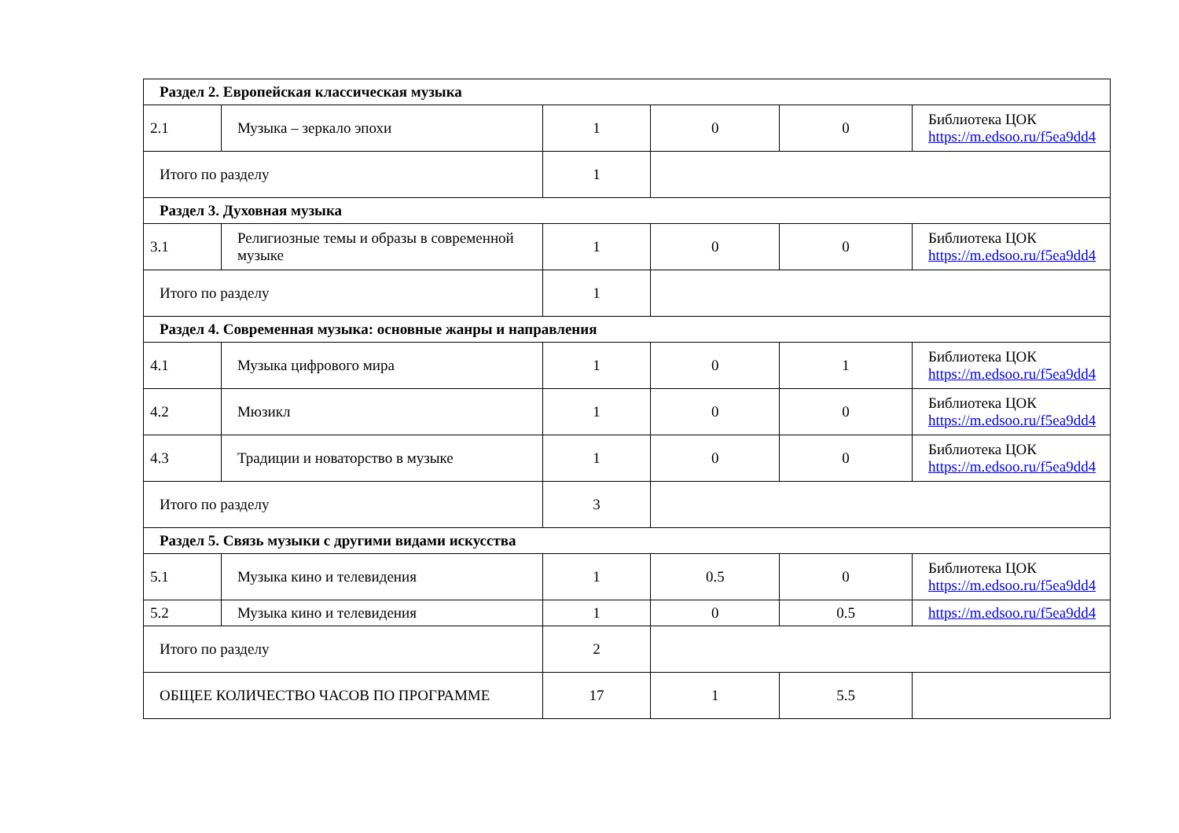| Раздел 2. Европейская классическая музыка | | | | | |
| 2.1 | Музыка – зеркало эпохи | 1 | 0 | 0 | Библиотека ЦОК https://m.edsoo.ru/f5ea9dd4 |
| Итого по разделу | | 1 | | | |
| Раздел 3. Духовная музыка | | | | | |
| 3.1 | Религиозные темы и образы в современной музыке | 1 | 0 | 0 | Библиотека ЦОК https://m.edsoo.ru/f5ea9dd4 |
| Итого по разделу | | 1 | | | |
| Раздел 4. Современная музыка: основные жанры и направления | | | | | |
| 4.1 | Музыка цифрового мира | 1 | 0 | 1 | Библиотека ЦОК https://m.edsoo.ru/f5ea9dd4 |
| 4.2 | Мюзикл | 1 | 0 | 0 | Библиотека ЦОК https://m.edsoo.ru/f5ea9dd4 |
| 4.3 | Традиции и новаторство в музыке | 1 | 0 | 0 | Библиотека ЦОК https://m.edsoo.ru/f5ea9dd4 |
| Итого по разделу | | 3 | | | |
| Раздел 5. Связь музыки с другими видами искусства | | | | | |
| 5.1 | Музыка кино и телевидения | 1 | 0.5 | 0 | Библиотека ЦОК https://m.edsoo.ru/f5ea9dd4 |
| 5.2 | Музыка кино и телевидения | 1 | 0 | 0.5 | https://m.edsoo.ru/f5ea9dd4 |
| Итого по разделу | | 2 | | | |
| ОБЩЕЕ КОЛИЧЕСТВО ЧАСОВ ПО ПРОГРАММЕ | | 17 | 1 | 5.5 | |